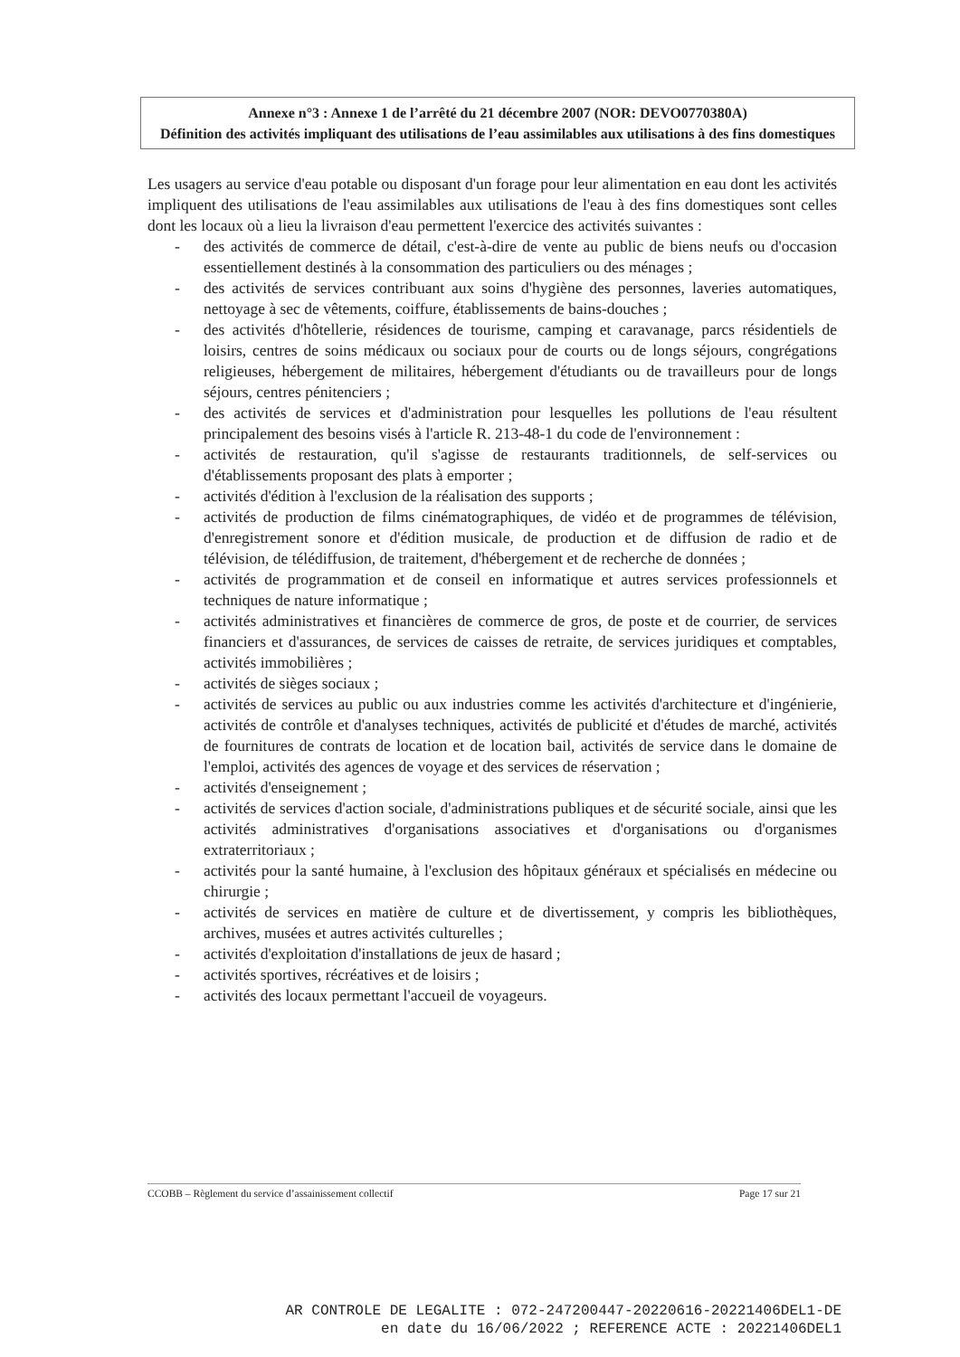Annexe n°3 : Annexe 1 de l’arrêté du 21 décembre 2007 (NOR: DEVO0770380A)
Définition des activités impliquant des utilisations de l’eau assimilables aux utilisations à des fins domestiques
Les usagers au service d'eau potable ou disposant d'un forage pour leur alimentation en eau dont les activités impliquent des utilisations de l'eau assimilables aux utilisations de l'eau à des fins domestiques sont celles dont les locaux où a lieu la livraison d'eau permettent l'exercice des activités suivantes :
- des activités de commerce de détail, c'est-à-dire de vente au public de biens neufs ou d'occasion essentiellement destinés à la consommation des particuliers ou des ménages ;
- des activités de services contribuant aux soins d'hygiène des personnes, laveries automatiques, nettoyage à sec de vêtements, coiffure, établissements de bains-douches ;
- des activités d'hôtellerie, résidences de tourisme, camping et caravanage, parcs résidentiels de loisirs, centres de soins médicaux ou sociaux pour de courts ou de longs séjours, congrégations religieuses, hébergement de militaires, hébergement d'étudiants ou de travailleurs pour de longs séjours, centres pénitenciers ;
- des activités de services et d'administration pour lesquelles les pollutions de l'eau résultent principalement des besoins visés à l'article R. 213-48-1 du code de l'environnement :
- activités de restauration, qu'il s'agisse de restaurants traditionnels, de self-services ou d'établissements proposant des plats à emporter ;
- activités d'édition à l'exclusion de la réalisation des supports ;
- activités de production de films cinématographiques, de vidéo et de programmes de télévision, d'enregistrement sonore et d'édition musicale, de production et de diffusion de radio et de télévision, de télédiffusion, de traitement, d'hébergement et de recherche de données ;
- activités de programmation et de conseil en informatique et autres services professionnels et techniques de nature informatique ;
- activités administratives et financières de commerce de gros, de poste et de courrier, de services financiers et d'assurances, de services de caisses de retraite, de services juridiques et comptables, activités immobilières ;
- activités de sièges sociaux ;
- activités de services au public ou aux industries comme les activités d'architecture et d'ingénierie, activités de contrôle et d'analyses techniques, activités de publicité et d'études de marché, activités de fournitures de contrats de location et de location bail, activités de service dans le domaine de l'emploi, activités des agences de voyage et des services de réservation ;
- activités d'enseignement ;
- activités de services d'action sociale, d'administrations publiques et de sécurité sociale, ainsi que les activités administratives d'organisations associatives et d'organisations ou d'organismes extraterritoriaux ;
- activités pour la santé humaine, à l'exclusion des hôpitaux généraux et spécialisés en médecine ou chirurgie ;
- activités de services en matière de culture et de divertissement, y compris les bibliothèques, archives, musées et autres activités culturelles ;
- activités d'exploitation d'installations de jeux de hasard ;
- activités sportives, récréatives et de loisirs ;
- activités des locaux permettant l'accueil de voyageurs.
CCOBB – Règlement du service d’assainissement collectif Page 17 sur 21
AR CONTROLE DE LEGALITE : 072-247200447-20220616-20221406DEL1-DE
en date du 16/06/2022 ; REFERENCE ACTE : 20221406DEL1